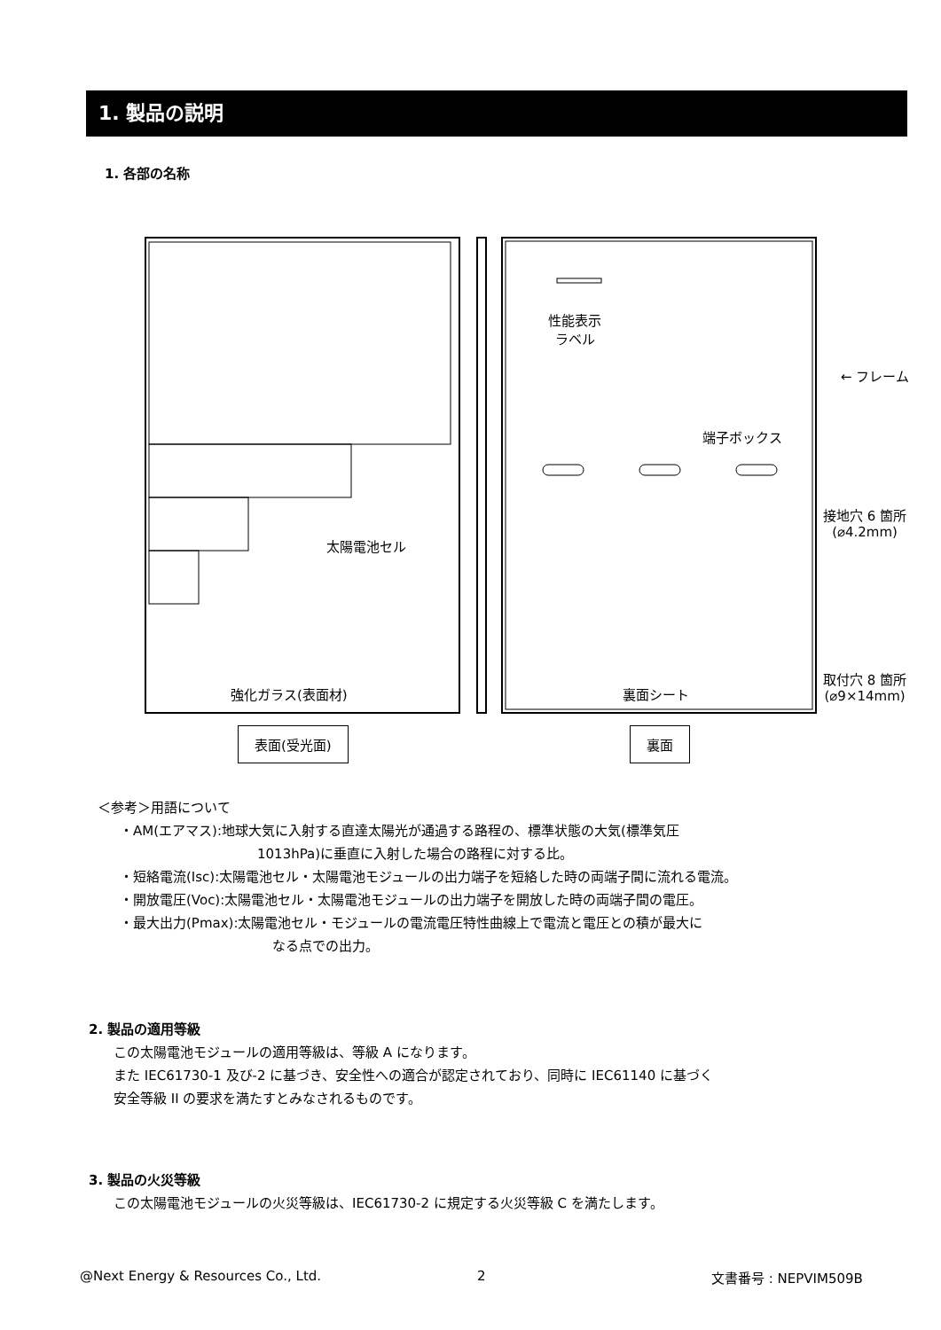1. 製品の説明
1. 各部の名称
性能表示
ラベル
← フレーム
端子ボックス
太陽電池セル
接地穴 6 箇所
(⌀4.2mm)
取付穴 8 箇所
(⌀9×14mm)
強化ガラス(表面材) 裏面シート
表面(受光面) 裏面
＜参考＞用語について
・AM(エアマス):地球大気に入射する直達太陽光が通過する路程の、標準状態の大気(標準気圧
1013hPa)に垂直に入射した場合の路程に対する比。
・短絡電流(Isc):太陽電池セル・太陽電池モジュールの出力端子を短絡した時の両端子間に流れる電流。
・開放電圧(Voc):太陽電池セル・太陽電池モジュールの出力端子を開放した時の両端子間の電圧。
・最大出力(Pmax):太陽電池セル・モジュールの電流電圧特性曲線上で電流と電圧との積が最大に
なる点での出力。
2. 製品の適用等級
この太陽電池モジュールの適用等級は、等級 A になります。
また IEC61730-1 及び-2 に基づき、安全性への適合が認定されており、同時に IEC61140 に基づく
安全等級 II の要求を満たすとみなされるものです。
3. 製品の火災等級
この太陽電池モジュールの火災等級は、IEC61730-2 に規定する火災等級 C を満たします。
@Next Energy & Resources Co., Ltd.
2 文書番号 : NEPVIM509B